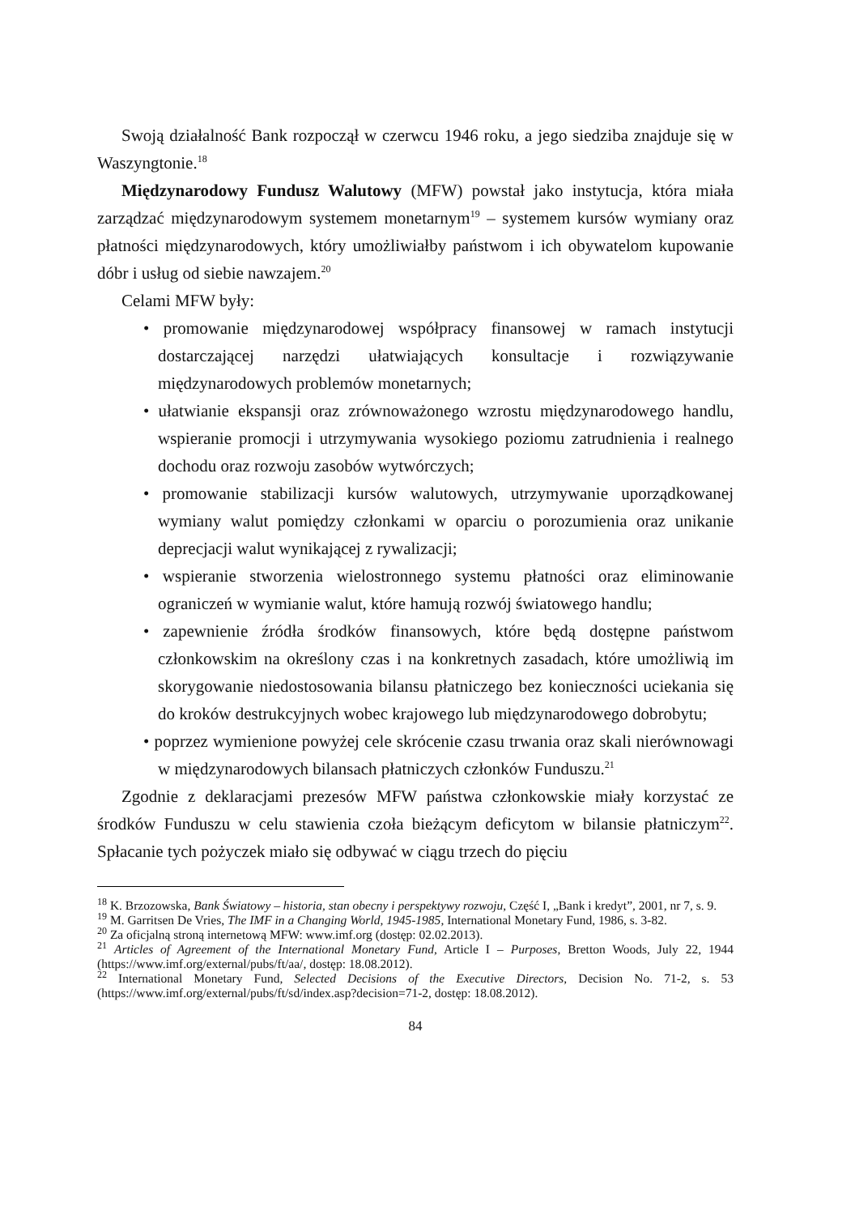Swoją działalność Bank rozpoczął w czerwcu 1946 roku, a jego siedziba znajduje się w Waszyngtonie.<sup>18</sup>
Międzynarodowy Fundusz Walutowy (MFW) powstał jako instytucja, która miała zarządzać międzynarodowym systemem monetarnym<sup>19</sup> – systemem kursów wymiany oraz płatności międzynarodowych, który umożliwiałby państwom i ich obywatelom kupowanie dóbr i usług od siebie nawzajem.<sup>20</sup>
Celami MFW były:
• promowanie międzynarodowej współpracy finansowej w ramach instytucji dostarczającej narzędzi ułatwiających konsultacje i rozwiązywanie międzynarodowych problemów monetarnych;
• ułatwianie ekspansji oraz zrównoważonego wzrostu międzynarodowego handlu, wspieranie promocji i utrzymywania wysokiego poziomu zatrudnienia i realnego dochodu oraz rozwoju zasobów wytwórczych;
• promowanie stabilizacji kursów walutowych, utrzymywanie uporządkowanej wymiany walut pomiędzy członkami w oparciu o porozumienia oraz unikanie deprecjacji walut wynikającej z rywalizacji;
• wspieranie stworzenia wielostronnego systemu płatności oraz eliminowanie ograniczeń w wymianie walut, które hamują rozwój światowego handlu;
• zapewnienie źródła środków finansowych, które będą dostępne państwom członkowskim na określony czas i na konkretnych zasadach, które umożliwią im skorygowanie niedostosowania bilansu płatniczego bez konieczności uciekania się do kroków destrukcyjnych wobec krajowego lub międzynarodowego dobrobytu;
• poprzez wymienione powyżej cele skrócenie czasu trwania oraz skali nierównowagi w międzynarodowych bilansach płatniczych członków Funduszu.<sup>21</sup>
Zgodnie z deklaracjami prezesów MFW państwa członkowskie miały korzystać ze środków Funduszu w celu stawienia czoła bieżącym deficytom w bilansie płatniczym<sup>22</sup>. Spłacanie tych pożyczek miało się odbywać w ciągu trzech do pięciu
<sup>18</sup> K. Brzozowska, Bank Światowy – historia, stan obecny i perspektywy rozwoju, Część I, „Bank i kredyt”, 2001, nr 7, s. 9.
<sup>19</sup> M. Garritsen De Vries, The IMF in a Changing World, 1945-1985, International Monetary Fund, 1986, s. 3-82.
<sup>20</sup> Za oficjalną stroną internetową MFW: www.imf.org (dostęp: 02.02.2013).
<sup>21</sup> Articles of Agreement of the International Monetary Fund, Article I – Purposes, Bretton Woods, July 22, 1944 (https://www.imf.org/external/pubs/ft/aa/, dostęp: 18.08.2012).
<sup>22</sup> International Monetary Fund, Selected Decisions of the Executive Directors, Decision No. 71-2, s. 53 (https://www.imf.org/external/pubs/ft/sd/index.asp?decision=71-2, dostęp: 18.08.2012).
84